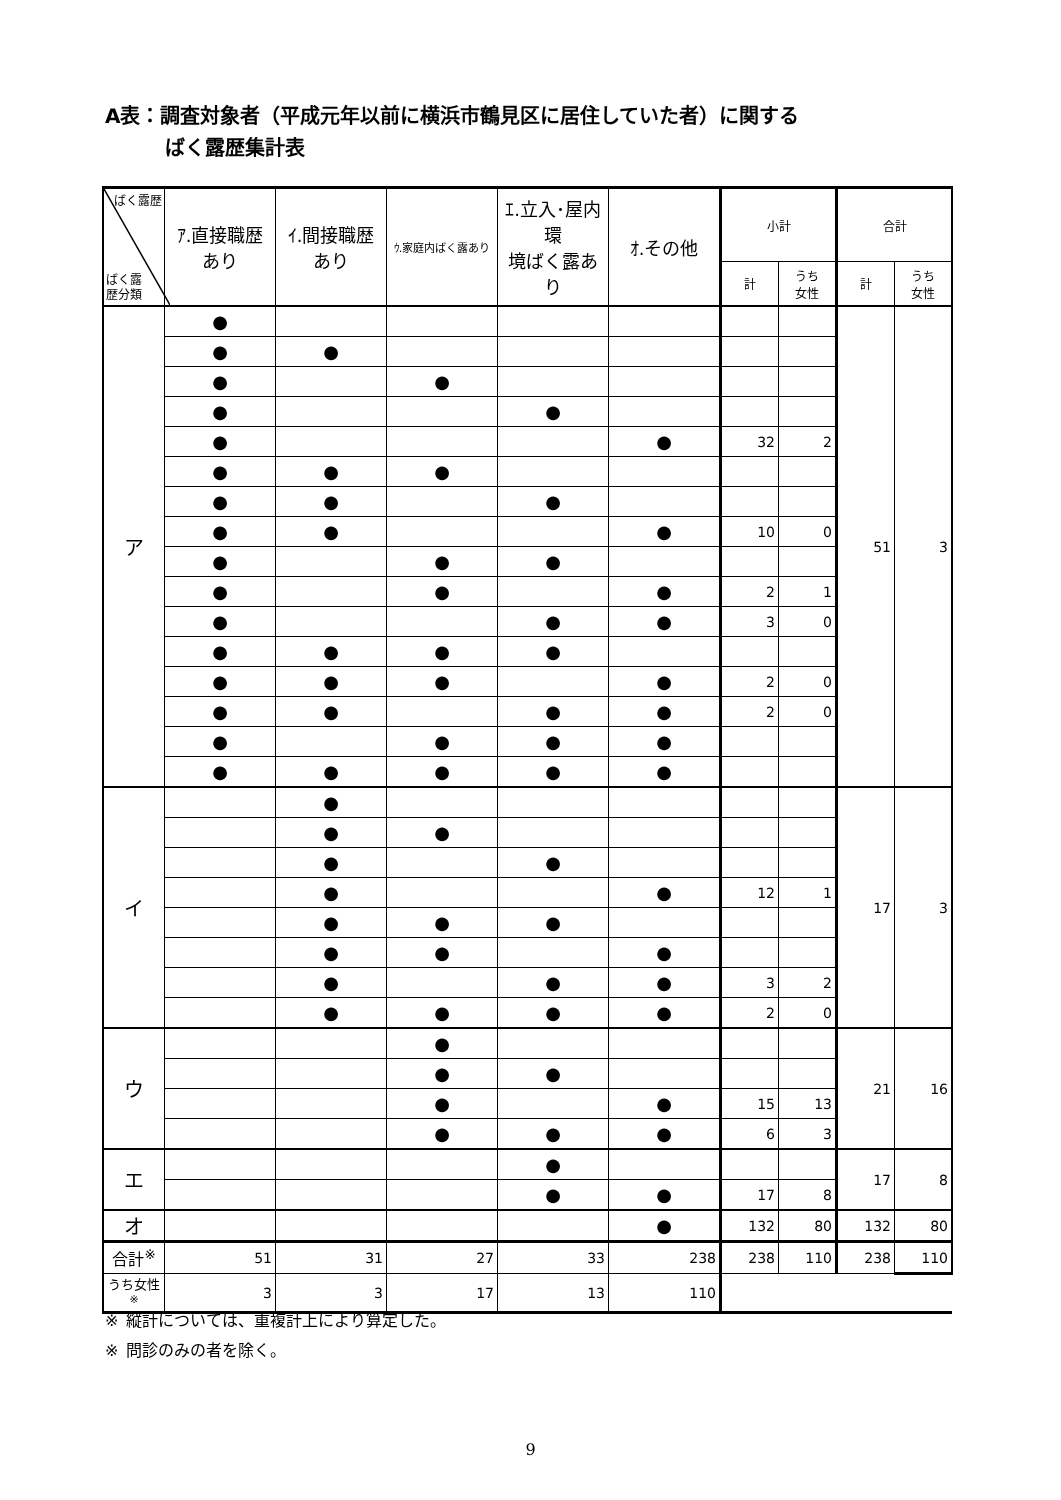A表：調査対象者（平成元年以前に横浜市鶴見区に居住していた者）に関する
   ばく露歴集計表
| ばく露歴 ばく露 歴分類 | ｱ.直接職歴あり | ｲ.間接職歴あり | ｳ.家庭内ばく露あり | ｴ.立入･屋内環 境ばく露あり | ｵ.その他 | 小計 | | 合計 | |
| --- | --- | --- | --- | --- | --- | --- | --- | --- | --- |
| | | | | | | 計 | うち 女性 | 計 | うち 女性 |
| ア | ● | | | | | | | 51 | 3 |
| | ● | ● | | | | | | | |
| | ● | | ● | | | | | | |
| | ● | | | ● | | | | | |
| | ● | | | | ● | 32 | 2 | | |
| | ● | ● | ● | | | | | | |
| | ● | ● | | ● | | | | | |
| | ● | ● | | | ● | 10 | 0 | | |
| | ● | | ● | ● | | | | | |
| | ● | | ● | | ● | 2 | 1 | | |
| | ● | | | ● | ● | 3 | 0 | | |
| | ● | ● | ● | ● | | | | | |
| | ● | ● | ● | | ● | 2 | 0 | | |
| | ● | ● | | ● | ● | 2 | 0 | | |
| | ● | | ● | ● | ● | | | | |
| | ● | ● | ● | ● | ● | | | | |
| イ | | ● | | | | | | 17 | 3 |
| | | ● | ● | | | | | | |
| | | ● | | ● | | | | | |
| | | ● | | | ● | 12 | 1 | | |
| | | ● | ● | ● | | | | | |
| | | ● | ● | | ● | | | | |
| | | ● | | ● | ● | 3 | 2 | | |
| | | ● | ● | ● | ● | 2 | 0 | | |
| ウ | | | ● | | | | | 21 | 16 |
| | | | ● | ● | | | | | |
| | | | ● | | ● | 15 | 13 | | |
| | | | ● | ● | ● | 6 | 3 | | |
| エ | | | | ● | | | | 17 | 8 |
| | | | | ● | ● | 17 | 8 | | |
| オ | | | | | ● | 132 | 80 | 132 | 80 |
| 合計<sup>※</sup> | 51 | 31 | 27 | 33 | 238 | 238 | 110 | 238 | 110 |
| うち女性<sup>※</sup> | 3 | 3 | 17 | 13 | 110 | | | | |
※ 縦計については、重複計上により算定した。
※ 問診のみの者を除く。
9